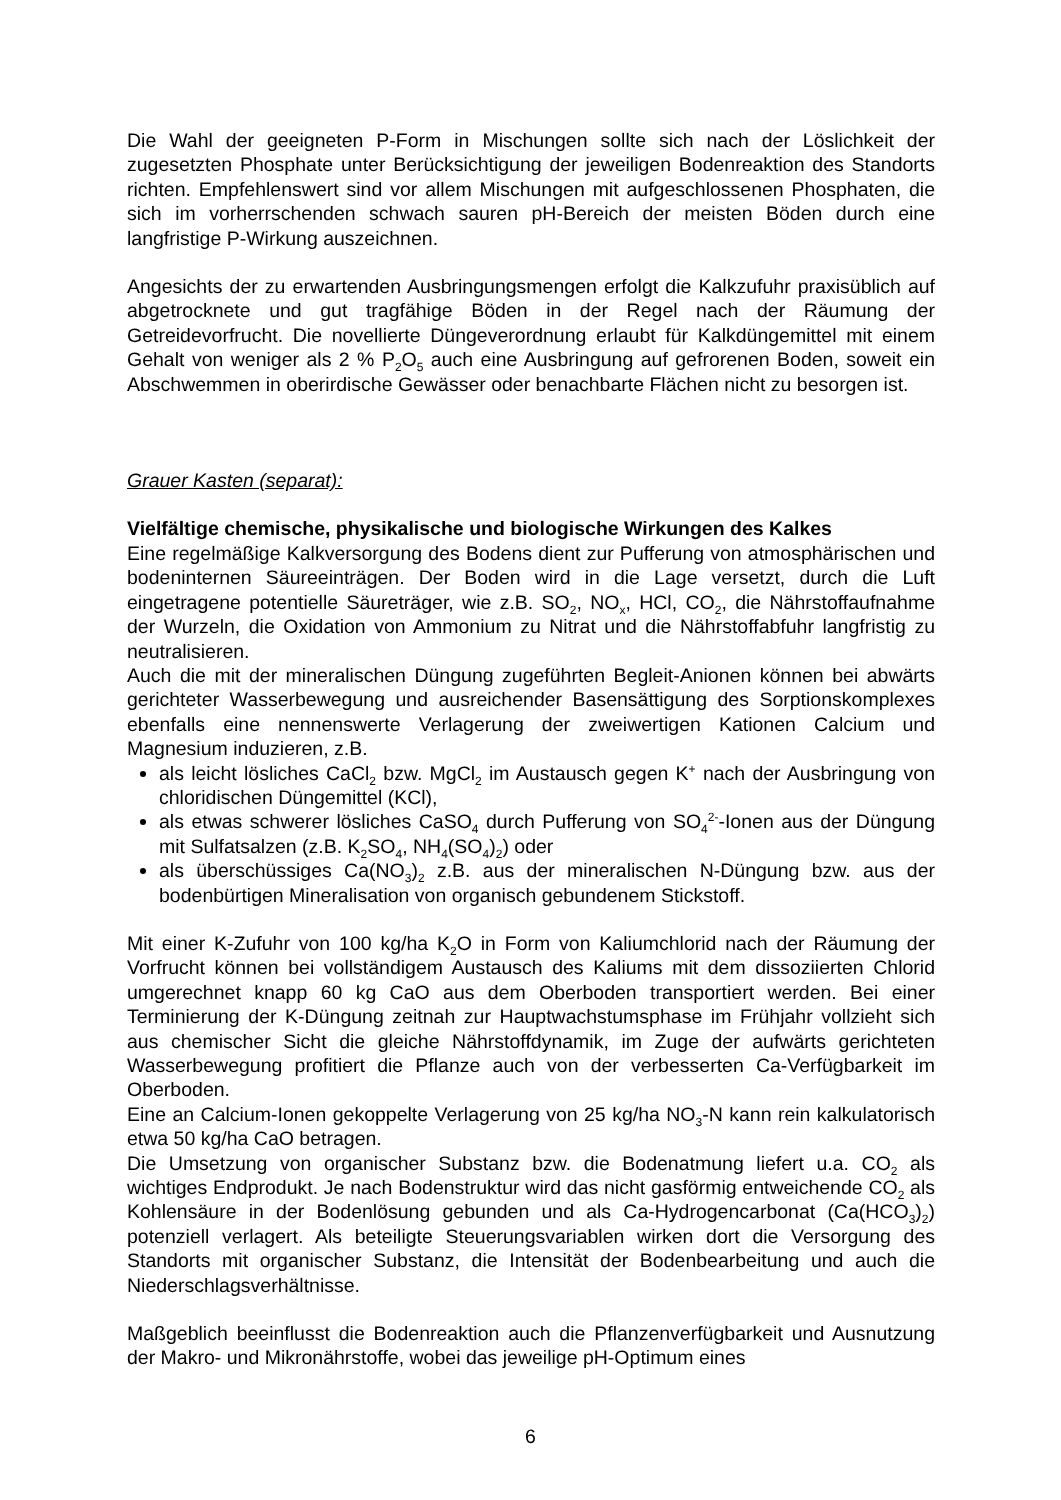Die Wahl der geeigneten P-Form in Mischungen sollte sich nach der Löslichkeit der zugesetzten Phosphate unter Berücksichtigung der jeweiligen Bodenreaktion des Standorts richten. Empfehlenswert sind vor allem Mischungen mit aufgeschlossenen Phosphaten, die sich im vorherrschenden schwach sauren pH-Bereich der meisten Böden durch eine langfristige P-Wirkung auszeichnen.
Angesichts der zu erwartenden Ausbringungsmengen erfolgt die Kalkzufuhr praxisüblich auf abgetrocknete und gut tragfähige Böden in der Regel nach der Räumung der Getreidevorfrucht. Die novellierte Düngeverordnung erlaubt für Kalkdüngemittel mit einem Gehalt von weniger als 2 % P<sub>2</sub>O<sub>5</sub> auch eine Ausbringung auf gefrorenen Boden, soweit ein Abschwemmen in oberirdische Gewässer oder benachbarte Flächen nicht zu besorgen ist.
Grauer Kasten (separat):
Vielfältige chemische, physikalische und biologische Wirkungen des Kalkes
Eine regelmäßige Kalkversorgung des Bodens dient zur Pufferung von atmosphärischen und bodeninternen Säureeinträgen. Der Boden wird in die Lage versetzt, durch die Luft eingetragene potentielle Säureträger, wie z.B. SO<sub>2</sub>, NO<sub>x</sub>, HCl, CO<sub>2</sub>, die Nährstoffaufnahme der Wurzeln, die Oxidation von Ammonium zu Nitrat und die Nährstoffabfuhr langfristig zu neutralisieren.
Auch die mit der mineralischen Düngung zugeführten Begleit-Anionen können bei abwärts gerichteter Wasserbewegung und ausreichender Basensättigung des Sorptionskomplexes ebenfalls eine nennenswerte Verlagerung der zweiwertigen Kationen Calcium und Magnesium induzieren, z.B.
als leicht lösliches CaCl<sub>2</sub> bzw. MgCl<sub>2</sub> im Austausch gegen K<sup>+</sup> nach der Ausbringung von chloridischen Düngemittel (KCl),
als etwas schwerer lösliches CaSO<sub>4</sub> durch Pufferung von SO<sub>4</sub><sup>2-</sup>-Ionen aus der Düngung mit Sulfatsalzen (z.B. K<sub>2</sub>SO<sub>4</sub>, NH<sub>4</sub>(SO<sub>4</sub>)<sub>2</sub>) oder
als überschüssiges Ca(NO<sub>3</sub>)<sub>2</sub> z.B. aus der mineralischen N-Düngung bzw. aus der bodenbürtigen Mineralisation von organisch gebundenem Stickstoff.
Mit einer K-Zufuhr von 100 kg/ha K<sub>2</sub>O in Form von Kaliumchlorid nach der Räumung der Vorfrucht können bei vollständigem Austausch des Kaliums mit dem dissoziierten Chlorid umgerechnet knapp 60 kg CaO aus dem Oberboden transportiert werden. Bei einer Terminierung der K-Düngung zeitnah zur Hauptwachstumsphase im Frühjahr vollzieht sich aus chemischer Sicht die gleiche Nährstoffdynamik, im Zuge der aufwärts gerichteten Wasserbewegung profitiert die Pflanze auch von der verbesserten Ca-Verfügbarkeit im Oberboden.
Eine an Calcium-Ionen gekoppelte Verlagerung von 25 kg/ha NO<sub>3</sub>-N kann rein kalkulatorisch etwa 50 kg/ha CaO betragen.
Die Umsetzung von organischer Substanz bzw. die Bodenatmung liefert u.a. CO<sub>2</sub> als wichtiges Endprodukt. Je nach Bodenstruktur wird das nicht gasförmig entweichende CO<sub>2</sub> als Kohlensäure in der Bodenlösung gebunden und als Ca-Hydrogencarbonat (Ca(HCO<sub>3</sub>)<sub>2</sub>) potenziell verlagert. Als beteiligte Steuerungsvariablen wirken dort die Versorgung des Standorts mit organischer Substanz, die Intensität der Bodenbearbeitung und auch die Niederschlagsverhältnisse.
Maßgeblich beeinflusst die Bodenreaktion auch die Pflanzenverfügbarkeit und Ausnutzung der Makro- und Mikronährstoffe, wobei das jeweilige pH-Optimum eines
6